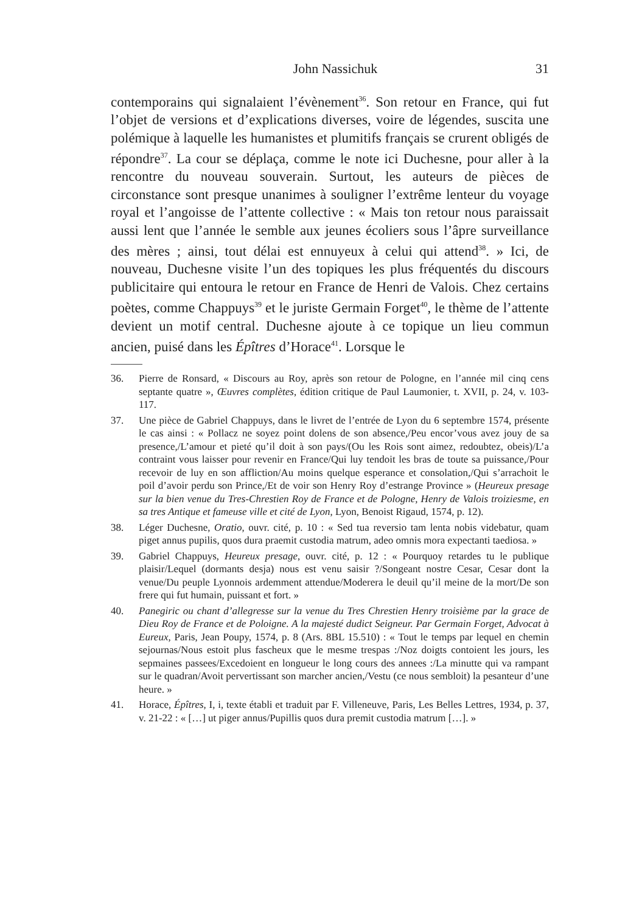John Nassichuk 31
contemporains qui signalaient l’évènement<sup>36</sup>. Son retour en France, qui fut l’objet de versions et d’explications diverses, voire de légendes, suscita une polémique à laquelle les humanistes et plumitifs français se crurent obligés de répondre<sup>37</sup>. La cour se déplaça, comme le note ici Duchesne, pour aller à la rencontre du nouveau souverain. Surtout, les auteurs de pièces de circonstance sont presque unanimes à souligner l’extrême lenteur du voyage royal et l’angoisse de l’attente collective : « Mais ton retour nous paraissait aussi lent que l’année le semble aux jeunes écoliers sous l’âpre surveillance des mères ; ainsi, tout délai est ennuyeux à celui qui attend<sup>38</sup>. » Ici, de nouveau, Duchesne visite l’un des topiques les plus fréquentés du discours publicitaire qui entoura le retour en France de Henri de Valois. Chez certains poètes, comme Chappuys<sup>39</sup> et le juriste Germain Forget<sup>40</sup>, le thème de l’attente devient un motif central. Duchesne ajoute à ce topique un lieu commun ancien, puisé dans les Épîtres d’Horace<sup>41</sup>. Lorsque le
36. Pierre de Ronsard, « Discours au Roy, après son retour de Pologne, en l’année mil cinq cens septante quatre », Œuvres complètes, édition critique de Paul Laumonier, t. XVII, p. 24, v. 103-117.
37. Une pièce de Gabriel Chappuys, dans le livret de l’entrée de Lyon du 6 septembre 1574, présente le cas ainsi : « Pollacz ne soyez point dolens de son absence,/Peu encor’vous avez jouy de sa presence,/L’amour et pieté qu’il doit à son pays/(Ou les Rois sont aimez, redoubtez, obeis)/L’a contraint vous laisser pour revenir en France/Qui luy tendoit les bras de toute sa puissance,/Pour recevoir de luy en son affliction/Au moins quelque esperance et consolation,/Qui s’arrachoit le poil d’avoir perdu son Prince,/Et de voir son Henry Roy d’estrange Province » (Heureux presage sur la bien venue du Tres-Chrestien Roy de France et de Pologne, Henry de Valois troiziesme, en sa tres Antique et fameuse ville et cité de Lyon, Lyon, Benoist Rigaud, 1574, p. 12).
38. Léger Duchesne, Oratio, ouvr. cité, p. 10 : « Sed tua reversio tam lenta nobis videbatur, quam piget annus pupilis, quos dura praemit custodia matrum, adeo omnis mora expectanti taediosa. »
39. Gabriel Chappuys, Heureux presage, ouvr. cité, p. 12 : « Pourquoy retardes tu le publique plaisir/Lequel (dormants desja) nous est venu saisir ?/Songeant nostre Cesar, Cesar dont la venue/Du peuple Lyonnois ardemment attendue/Moderera le deuil qu’il meine de la mort/De son frere qui fut humain, puissant et fort. »
40. Panegiric ou chant d’allegresse sur la venue du Tres Chrestien Henry troisième par la grace de Dieu Roy de France et de Poloigne. A la majesté dudict Seigneur. Par Germain Forget, Advocat à Eureux, Paris, Jean Poupy, 1574, p. 8 (Ars. 8BL 15.510) : « Tout le temps par lequel en chemin sejournas/Nous estoit plus fascheux que le mesme trespas :/Noz doigts contoient les jours, les sepmaines passees/Excedoient en longueur le long cours des annees :/La minutte qui va rampant sur le quadran/Avoit pervertissant son marcher ancien,/Vestu (ce nous sembloit) la pesanteur d’une heure. »
41. Horace, Épîtres, I, i, texte établi et traduit par F. Villeneuve, Paris, Les Belles Lettres, 1934, p. 37, v. 21-22 : « […] ut piger annus/Pupillis quos dura premit custodia matrum […]. »